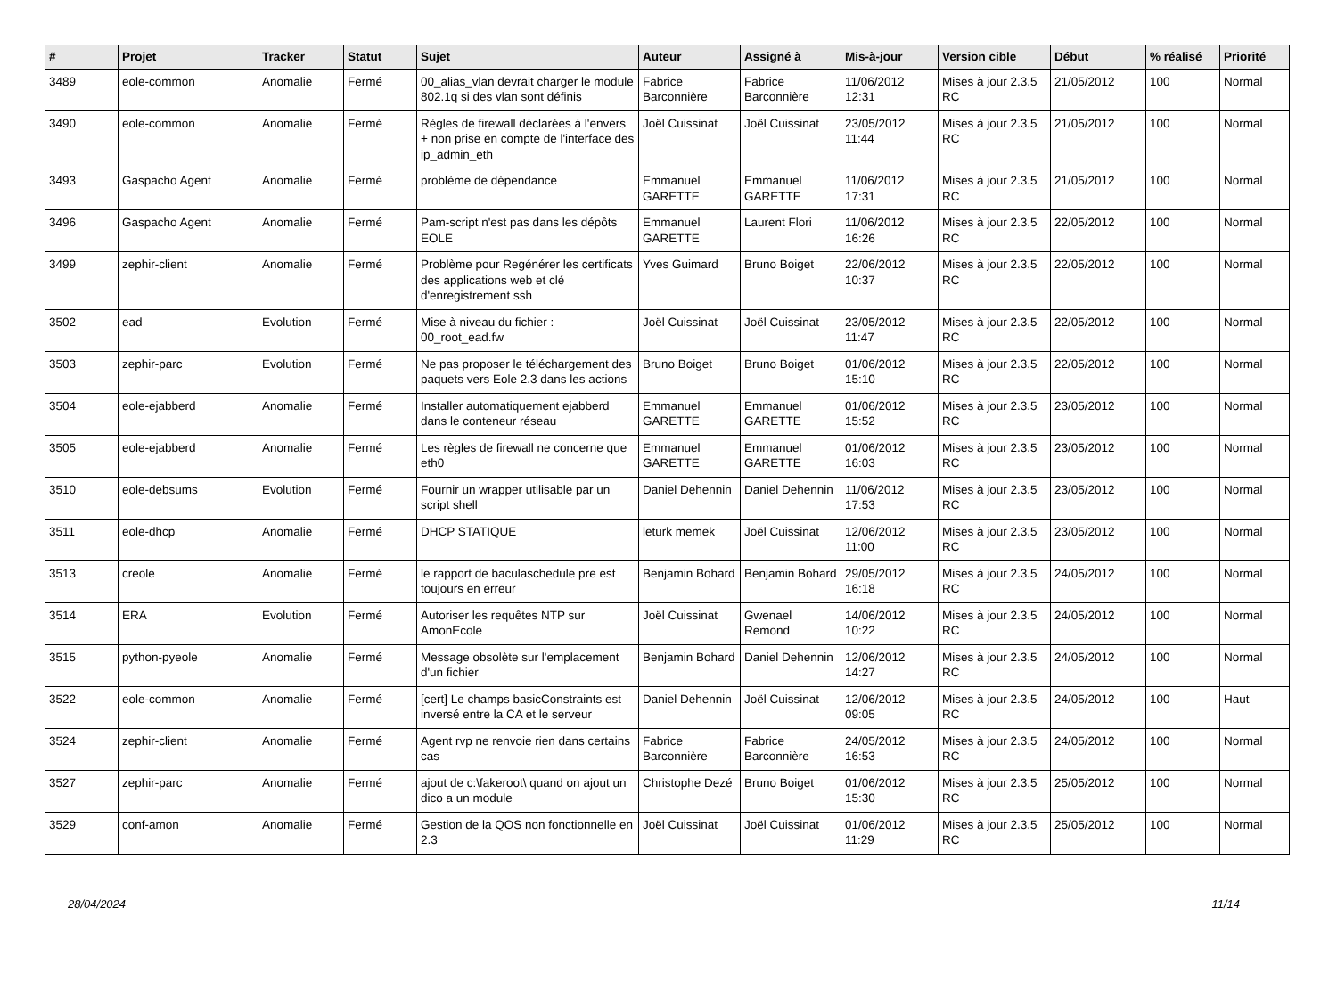| # | Projet | Tracker | Statut | Sujet | Auteur | Assigné à | Mis-à-jour | Version cible | Début | % réalisé | Priorité |
| --- | --- | --- | --- | --- | --- | --- | --- | --- | --- | --- | --- |
| 3489 | eole-common | Anomalie | Fermé | 00_alias_vlan devrait charger le module 802.1q si des vlan sont définis | Fabrice Barconnière | Fabrice Barconnière | 11/06/2012 12:31 | Mises à jour 2.3.5 RC | 21/05/2012 | 100 | Normal |
| 3490 | eole-common | Anomalie | Fermé | Règles de firewall déclarées à l'envers + non prise en compte de l'interface des ip_admin_eth | Joël Cuissinat | Joël Cuissinat | 23/05/2012 11:44 | Mises à jour 2.3.5 RC | 21/05/2012 | 100 | Normal |
| 3493 | Gaspacho Agent | Anomalie | Fermé | problème de dépendance | Emmanuel GARETTE | Emmanuel GARETTE | 11/06/2012 17:31 | Mises à jour 2.3.5 RC | 21/05/2012 | 100 | Normal |
| 3496 | Gaspacho Agent | Anomalie | Fermé | Pam-script n'est pas dans les dépôts EOLE | Emmanuel GARETTE | Laurent Flori | 11/06/2012 16:26 | Mises à jour 2.3.5 RC | 22/05/2012 | 100 | Normal |
| 3499 | zephir-client | Anomalie | Fermé | Problème pour Regénérer les certificats des applications web et clé d'enregistrement ssh | Yves Guimard | Bruno Boiget | 22/06/2012 10:37 | Mises à jour 2.3.5 RC | 22/05/2012 | 100 | Normal |
| 3502 | ead | Evolution | Fermé | Mise à niveau du fichier : 00_root_ead.fw | Joël Cuissinat | Joël Cuissinat | 23/05/2012 11:47 | Mises à jour 2.3.5 RC | 22/05/2012 | 100 | Normal |
| 3503 | zephir-parc | Evolution | Fermé | Ne pas proposer le téléchargement des paquets vers Eole 2.3 dans les actions | Bruno Boiget | Bruno Boiget | 01/06/2012 15:10 | Mises à jour 2.3.5 RC | 22/05/2012 | 100 | Normal |
| 3504 | eole-ejabberd | Anomalie | Fermé | Installer automatiquement ejabberd dans le conteneur réseau | Emmanuel GARETTE | Emmanuel GARETTE | 01/06/2012 15:52 | Mises à jour 2.3.5 RC | 23/05/2012 | 100 | Normal |
| 3505 | eole-ejabberd | Anomalie | Fermé | Les règles de firewall ne concerne que eth0 | Emmanuel GARETTE | Emmanuel GARETTE | 01/06/2012 16:03 | Mises à jour 2.3.5 RC | 23/05/2012 | 100 | Normal |
| 3510 | eole-debsums | Evolution | Fermé | Fournir un wrapper utilisable par un script shell | Daniel Dehennin | Daniel Dehennin | 11/06/2012 17:53 | Mises à jour 2.3.5 RC | 23/05/2012 | 100 | Normal |
| 3511 | eole-dhcp | Anomalie | Fermé | DHCP STATIQUE | leturk memek | Joël Cuissinat | 12/06/2012 11:00 | Mises à jour 2.3.5 RC | 23/05/2012 | 100 | Normal |
| 3513 | creole | Anomalie | Fermé | le rapport de baculaschedule pre est toujours en erreur | Benjamin Bohard | Benjamin Bohard | 29/05/2012 16:18 | Mises à jour 2.3.5 RC | 24/05/2012 | 100 | Normal |
| 3514 | ERA | Evolution | Fermé | Autoriser les requêtes NTP sur AmonEcole | Joël Cuissinat | Gwenael Remond | 14/06/2012 10:22 | Mises à jour 2.3.5 RC | 24/05/2012 | 100 | Normal |
| 3515 | python-pyeole | Anomalie | Fermé | Message obsolète sur l'emplacement d'un fichier | Benjamin Bohard | Daniel Dehennin | 12/06/2012 14:27 | Mises à jour 2.3.5 RC | 24/05/2012 | 100 | Normal |
| 3522 | eole-common | Anomalie | Fermé | [cert] Le champs basicConstraints est inversé entre la CA et le serveur | Daniel Dehennin | Joël Cuissinat | 12/06/2012 09:05 | Mises à jour 2.3.5 RC | 24/05/2012 | 100 | Haut |
| 3524 | zephir-client | Anomalie | Fermé | Agent rvp ne renvoie rien dans certains cas | Fabrice Barconnière | Fabrice Barconnière | 24/05/2012 16:53 | Mises à jour 2.3.5 RC | 24/05/2012 | 100 | Normal |
| 3527 | zephir-parc | Anomalie | Fermé | ajout de c:\fakeroot\ quand on ajout un dico a un module | Christophe Dezé | Bruno Boiget | 01/06/2012 15:30 | Mises à jour 2.3.5 RC | 25/05/2012 | 100 | Normal |
| 3529 | conf-amon | Anomalie | Fermé | Gestion de la QOS non fonctionnelle en 2.3 | Joël Cuissinat | Joël Cuissinat | 01/06/2012 11:29 | Mises à jour 2.3.5 RC | 25/05/2012 | 100 | Normal |
28/04/2024 11/14